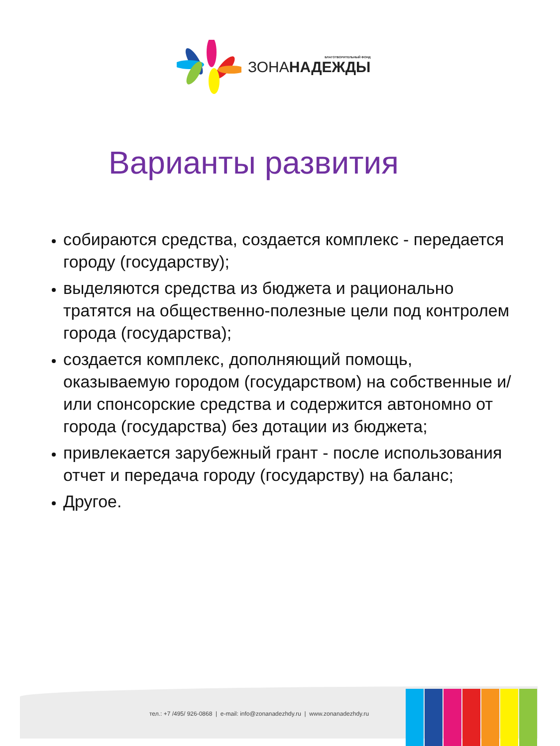БЛАГОТВОРИТЕЛЬНЫЙ ФОНД
ЗОНАНАДЕЖДЫ
Варианты развития
собираются средства, создается комплекс - передается городу (государству);
выделяются средства из бюджета и рационально тратятся на общественно-полезные цели под контролем города (государства);
создается комплекс, дополняющий помощь, оказываемую городом (государством) на собственные и/или спонсорские средства и содержится автономно от города (государства) без дотации из бюджета;
привлекается зарубежный грант - после использования отчет и передача городу (государству) на баланс;
Другое.
тел.: +7 /495/ 926-0868 | e-mail: info@zonanadezhdy.ru | www.zonanadezhdy.ru